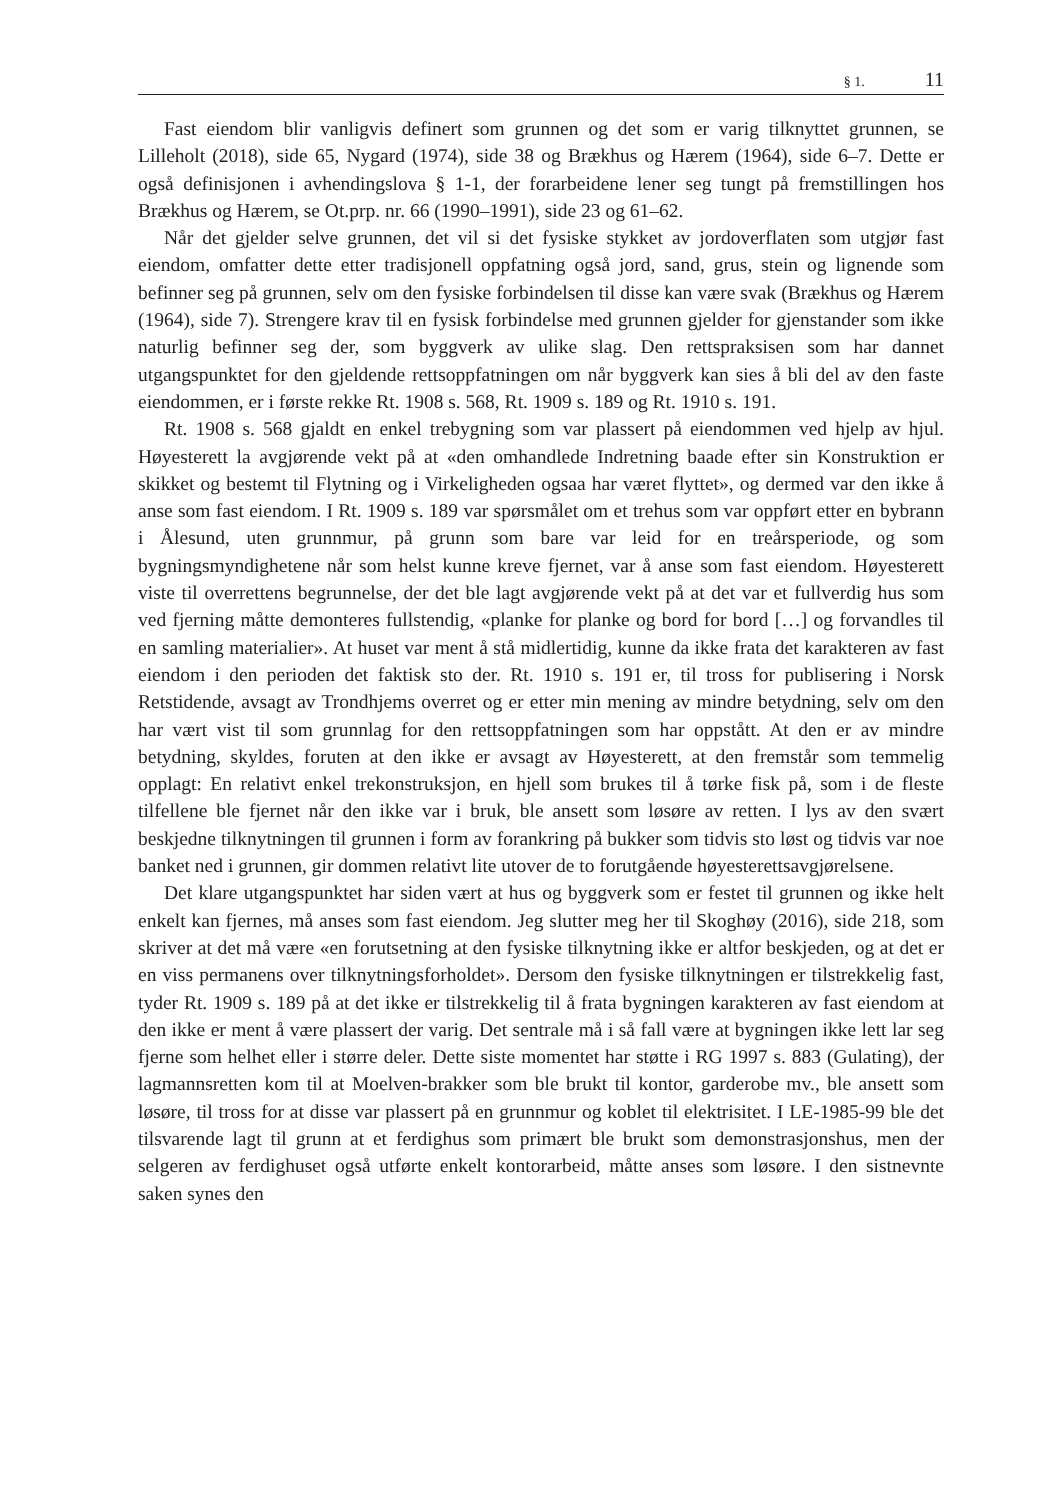§ 1. 11
Fast eiendom blir vanligvis definert som grunnen og det som er varig tilknyttet grunnen, se Lilleholt (2018), side 65, Nygard (1974), side 38 og Brækhus og Hærem (1964), side 6–7. Dette er også definisjonen i avhendingslova § 1-1, der forarbeidene lener seg tungt på fremstillingen hos Brækhus og Hærem, se Ot.prp. nr. 66 (1990–1991), side 23 og 61–62.
Når det gjelder selve grunnen, det vil si det fysiske stykket av jordoverflaten som utgjør fast eiendom, omfatter dette etter tradisjonell oppfatning også jord, sand, grus, stein og lignende som befinner seg på grunnen, selv om den fysiske forbindelsen til disse kan være svak (Brækhus og Hærem (1964), side 7). Strengere krav til en fysisk forbindelse med grunnen gjelder for gjenstander som ikke naturlig befinner seg der, som byggverk av ulike slag. Den rettspraksisen som har dannet utgangspunktet for den gjeldende rettsoppfatningen om når byggverk kan sies å bli del av den faste eiendommen, er i første rekke Rt. 1908 s. 568, Rt. 1909 s. 189 og Rt. 1910 s. 191.
Rt. 1908 s. 568 gjaldt en enkel trebygning som var plassert på eiendommen ved hjelp av hjul. Høyesterett la avgjørende vekt på at «den omhandlede Indretning baade efter sin Konstruktion er skikket og bestemt til Flytning og i Virkeligheden ogsaa har været flyttet», og dermed var den ikke å anse som fast eiendom. I Rt. 1909 s. 189 var spørsmålet om et trehus som var oppført etter en bybrann i Ålesund, uten grunnmur, på grunn som bare var leid for en treårsperiode, og som bygningsmyndighetene når som helst kunne kreve fjernet, var å anse som fast eiendom. Høyesterett viste til overrettens begrunnelse, der det ble lagt avgjørende vekt på at det var et fullverdig hus som ved fjerning måtte demonteres fullstendig, «planke for planke og bord for bord […] og forvandles til en samling materialier». At huset var ment å stå midlertidig, kunne da ikke frata det karakteren av fast eiendom i den perioden det faktisk sto der. Rt. 1910 s. 191 er, til tross for publisering i Norsk Retstidende, avsagt av Trondhjems overret og er etter min mening av mindre betydning, selv om den har vært vist til som grunnlag for den rettsoppfatningen som har oppstått. At den er av mindre betydning, skyldes, foruten at den ikke er avsagt av Høyesterett, at den fremstår som temmelig opplagt: En relativt enkel trekonstruksjon, en hjell som brukes til å tørke fisk på, som i de fleste tilfellene ble fjernet når den ikke var i bruk, ble ansett som løsøre av retten. I lys av den svært beskjedne tilknytningen til grunnen i form av forankring på bukker som tidvis sto løst og tidvis var noe banket ned i grunnen, gir dommen relativt lite utover de to forutgående høyesterettsavgjørelsene.
Det klare utgangspunktet har siden vært at hus og byggverk som er festet til grunnen og ikke helt enkelt kan fjernes, må anses som fast eiendom. Jeg slutter meg her til Skoghøy (2016), side 218, som skriver at det må være «en forutsetning at den fysiske tilknytning ikke er altfor beskjeden, og at det er en viss permanens over tilknytningsforholdet». Dersom den fysiske tilknytningen er tilstrekkelig fast, tyder Rt. 1909 s. 189 på at det ikke er tilstrekkelig til å frata bygningen karakteren av fast eiendom at den ikke er ment å være plassert der varig. Det sentrale må i så fall være at bygningen ikke lett lar seg fjerne som helhet eller i større deler. Dette siste momentet har støtte i RG 1997 s. 883 (Gulating), der lagmannsretten kom til at Moelven-brakker som ble brukt til kontor, garderobe mv., ble ansett som løsøre, til tross for at disse var plassert på en grunnmur og koblet til elektrisitet. I LE-1985-99 ble det tilsvarende lagt til grunn at et ferdighus som primært ble brukt som demonstrasjonshus, men der selgeren av ferdighuset også utførte enkelt kontorarbeid, måtte anses som løsøre. I den sistnevnte saken synes den